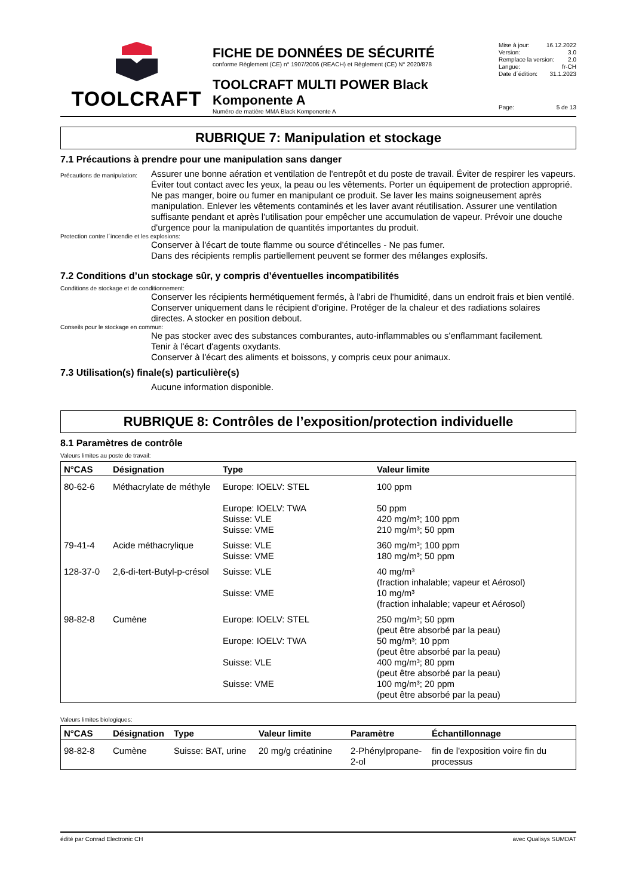TOOLCRAFT
FICHE DE DONNÉES DE SÉCURITÉ
conforme Règlement (CE) n° 1907/2006 (REACH) et Règlement (CE) N° 2020/878
TOOLCRAFT MULTI POWER Black Komponente A
Numéro de matière MMA Black Komponente A
Mise à jour: 16.12.2022
Version: 3.0
Remplace la version: 2.0
Langue: fr-CH
Date d´édition: 31.1.2023
Page: 5 de 13
RUBRIQUE 7: Manipulation et stockage
7.1 Précautions à prendre pour une manipulation sans danger
Précautions de manipulation:
Assurer une bonne aération et ventilation de l'entrepôt et du poste de travail. Éviter de respirer les vapeurs. Éviter tout contact avec les yeux, la peau ou les vêtements. Porter un équipement de protection approprié.
Ne pas manger, boire ou fumer en manipulant ce produit. Se laver les mains soigneusement après manipulation. Enlever les vêtements contaminés et les laver avant réutilisation. Assurer une ventilation suffisante pendant et après l'utilisation pour empêcher une accumulation de vapeur. Prévoir une douche d'urgence pour la manipulation de quantités importantes du produit.
Protection contre l´incendie et les explosions:
Conserver à l'écart de toute flamme ou source d'étincelles - Ne pas fumer.
Dans des récipients remplis partiellement peuvent se former des mélanges explosifs.
7.2 Conditions d’un stockage sûr, y compris d’éventuelles incompatibilités
Conditions de stockage et de conditionnement:
Conserver les récipients hermétiquement fermés, à l'abri de l'humidité, dans un endroit frais et bien ventilé. Conserver uniquement dans le récipient d'origine. Protéger de la chaleur et des radiations solaires directes. A stocker en position debout.
Conseils pour le stockage en commun:
Ne pas stocker avec des substances comburantes, auto-inflammables ou s'enflammant facilement.
Tenir à l'écart d'agents oxydants.
Conserver à l'écart des aliments et boissons, y compris ceux pour animaux.
7.3 Utilisation(s) finale(s) particulière(s)
Aucune information disponible.
RUBRIQUE 8: Contrôles de l’exposition/protection individuelle
8.1 Paramètres de contrôle
Valeurs limites au poste de travail:
| N°CAS | Désignation | Type | Valeur limite |
| --- | --- | --- | --- |
| 80-62-6 | Méthacrylate de méthyle | Europe: IOELV: STEL Europe: IOELV: TWA Suisse: VLE Suisse: VME | 100 ppm 50 ppm 420 mg/m³; 100 ppm 210 mg/m³; 50 ppm |
| 79-41-4 | Acide méthacrylique | Suisse: VLE Suisse: VME | 360 mg/m³; 100 ppm 180 mg/m³; 50 ppm |
| 128-37-0 | 2,6-di-tert-Butyl-p-crésol | Suisse: VLE Suisse: VME | 40 mg/m³ (fraction inhalable; vapeur et Aérosol) 10 mg/m³ (fraction inhalable; vapeur et Aérosol) |
| 98-82-8 | Cumène | Europe: IOELV: STEL Europe: IOELV: TWA Suisse: VLE Suisse: VME | 250 mg/m³; 50 ppm (peut être absorbé par la peau) 50 mg/m³; 10 ppm (peut être absorbé par la peau) 400 mg/m³; 80 ppm (peut être absorbé par la peau) 100 mg/m³; 20 ppm (peut être absorbé par la peau) |
Valeurs limites biologiques:
| N°CAS | Désignation | Type | Valeur limite | Paramètre | Échantillonnage |
| --- | --- | --- | --- | --- | --- |
| 98-82-8 | Cumène | Suisse: BAT, urine | 20 mg/g créatinine | 2-Phénylpropane-2-ol | fin de l'exposition voire fin du processus |
édité par Conrad Electronic CH avec Qualisys SUMDAT